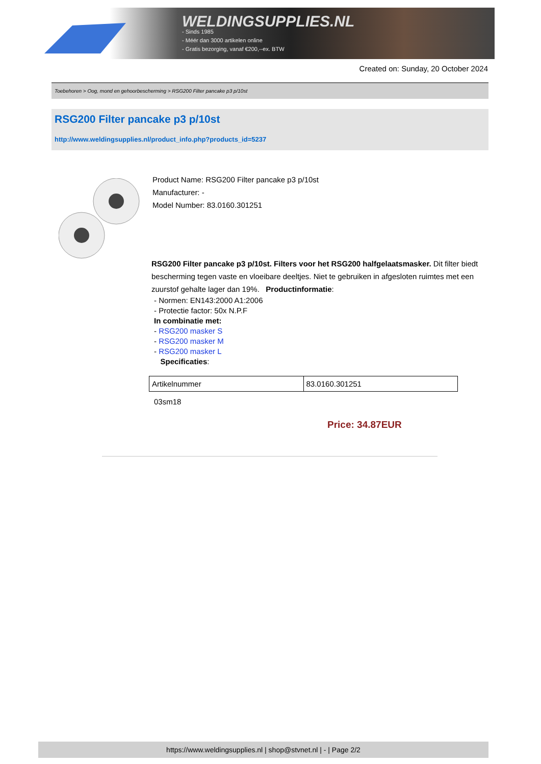WELDINGSUPPLIES.NL
- Sinds 1985
- Méér dan 3000 artikelen online
- Gratis bezorging, vanaf €200,--ex. BTW
Created on: Sunday, 20 October 2024
Toebehoren > Oog, mond en gehoorbescherming > RSG200 Filter pancake p3 p/10st
RSG200 Filter pancake p3 p/10st
http://www.weldingsupplies.nl/product_info.php?products_id=5237
Product Name: RSG200 Filter pancake p3 p/10st
Manufacturer: -
Model Number: 83.0160.301251
RSG200 Filter pancake p3 p/10st. Filters voor het RSG200 halfgelaatsmasker. Dit filter biedt bescherming tegen vaste en vloeibare deeltjes. Niet te gebruiken in afgesloten ruimtes met een zuurstof gehalte lager dan 19%. Productinformatie:
- Normen: EN143:2000 A1:2006
- Protectie factor: 50x N.P.F
In combinatie met:
- RSG200 masker S
- RSG200 masker M
- RSG200 masker L
Specificaties:
| Artikelnummer | 83.0160.301251 |
03sm18
Price: 34.87EUR
https://www.weldingsupplies.nl | shop@stvnet.nl | - | Page 2/2